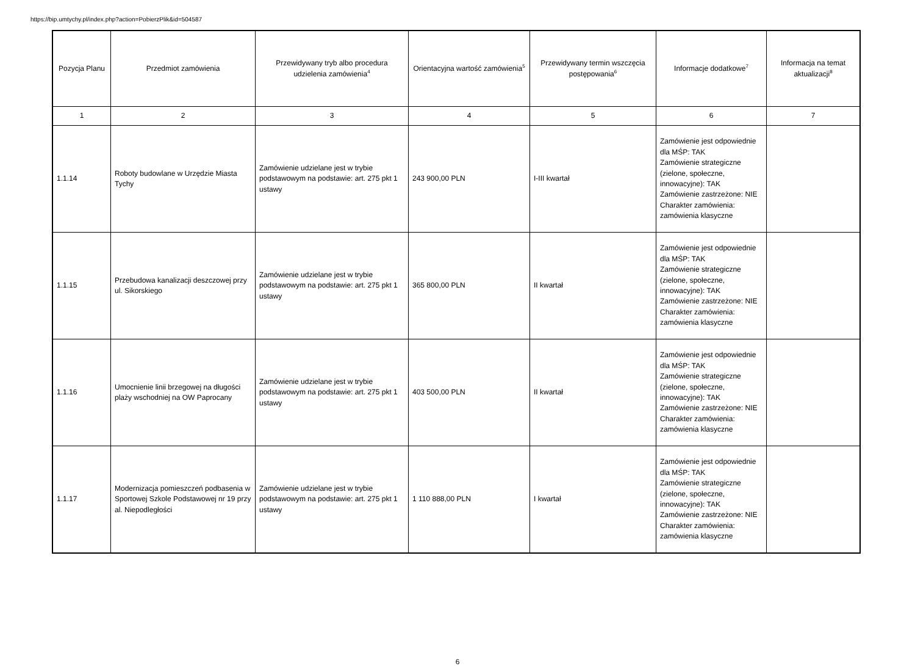https://bip.umtychy.pl/index.php?action=PobierzPlik&id=504587
| Pozycja Planu | Przedmiot zamówienia | Przewidywany tryb albo procedura udzielenia zamówienia<sup>4</sup> | Orientacyjna wartość zamówienia<sup>5</sup> | Przewidywany termin wszczęcia postępowania<sup>6</sup> | Informacje dodatkowe<sup>7</sup> | Informacja na temat aktualizacji<sup>8</sup> |
| --- | --- | --- | --- | --- | --- | --- |
| 1 | 2 | 3 | 4 | 5 | 6 | 7 |
| 1.1.14 | Roboty budowlane w Urzędzie Miasta Tychy | Zamówienie udzielane jest w trybie podstawowym na podstawie: art. 275 pkt 1 ustawy | 243 900,00 PLN | I-III kwartał | Zamówienie jest odpowiednie dla MŚP: TAK Zamówienie strategiczne (zielone, społeczne, innowacyjne): TAK Zamówienie zastrzeżone: NIE Charakter zamówienia: zamówienia klasyczne | |
| 1.1.15 | Przebudowa kanalizacji deszczowej przy ul. Sikorskiego | Zamówienie udzielane jest w trybie podstawowym na podstawie: art. 275 pkt 1 ustawy | 365 800,00 PLN | II kwartał | Zamówienie jest odpowiednie dla MŚP: TAK Zamówienie strategiczne (zielone, społeczne, innowacyjne): TAK Zamówienie zastrzeżone: NIE Charakter zamówienia: zamówienia klasyczne | |
| 1.1.16 | Umocnienie linii brzegowej na długości plaży wschodniej na OW Paprocany | Zamówienie udzielane jest w trybie podstawowym na podstawie: art. 275 pkt 1 ustawy | 403 500,00 PLN | II kwartał | Zamówienie jest odpowiednie dla MŚP: TAK Zamówienie strategiczne (zielone, społeczne, innowacyjne): TAK Zamówienie zastrzeżone: NIE Charakter zamówienia: zamówienia klasyczne | |
| 1.1.17 | Modernizacja pomieszczeń podbasenia w Sportowej Szkole Podstawowej nr 19 przy al. Niepodległości | Zamówienie udzielane jest w trybie podstawowym na podstawie: art. 275 pkt 1 ustawy | 1 110 888,00 PLN | I kwartał | Zamówienie jest odpowiednie dla MŚP: TAK Zamówienie strategiczne (zielone, społeczne, innowacyjne): TAK Zamówienie zastrzeżone: NIE Charakter zamówienia: zamówienia klasyczne | |
6